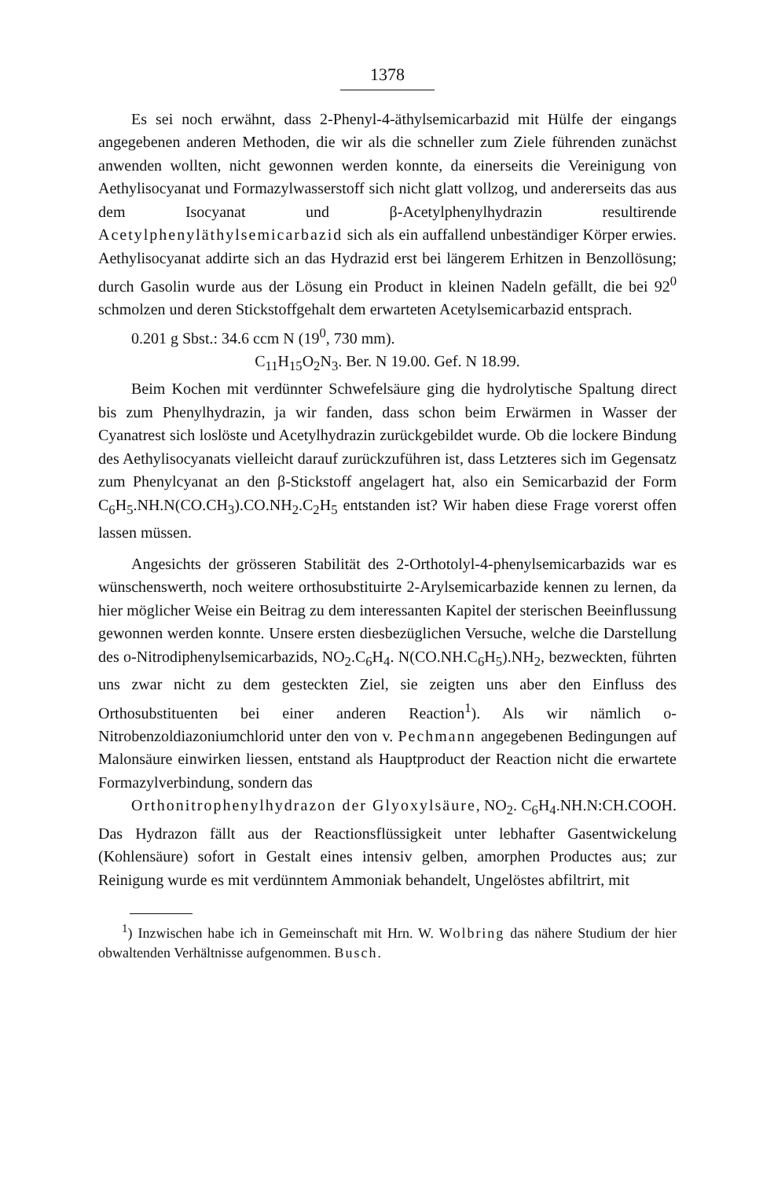1378
Es sei noch erwähnt, dass 2-Phenyl-4-äthylsemicarbazid mit Hülfe der eingangs angegebenen anderen Methoden, die wir als die schneller zum Ziele führenden zunächst anwenden wollten, nicht gewonnen werden konnte, da einerseits die Vereinigung von Aethylisocyanat und Formazylwasserstoff sich nicht glatt vollzog, und andererseits das aus dem Isocyanat und β-Acetylphenylhydrazin resultirende Acetylphenyläthylsemicarbazid sich als ein auffallend unbeständiger Körper erwies. Aethylisocyanat addirte sich an das Hydrazid erst bei längerem Erhitzen in Benzollösung; durch Gasolin wurde aus der Lösung ein Product in kleinen Nadeln gefällt, die bei 92<sup>0</sup> schmolzen und deren Stickstoffgehalt dem erwarteten Acetylsemicarbazid entsprach.
0.201 g Sbst.: 34.6 ccm N (19<sup>0</sup>, 730 mm).
C<sub>11</sub>H<sub>15</sub>O<sub>2</sub>N<sub>3</sub>. Ber. N 19.00. Gef. N 18.99.
Beim Kochen mit verdünnter Schwefelsäure ging die hydrolytische Spaltung direct bis zum Phenylhydrazin, ja wir fanden, dass schon beim Erwärmen in Wasser der Cyanatrest sich loslöste und Acetylhydrazin zurückgebildet wurde. Ob die lockere Bindung des Aethylisocyanats vielleicht darauf zurückzuführen ist, dass Letzteres sich im Gegensatz zum Phenylcyanat an den β-Stickstoff angelagert hat, also ein Semicarbazid der Form C<sub>6</sub>H<sub>5</sub>.NH.N(CO.CH<sub>3</sub>).CO.NH<sub>2</sub>.C<sub>2</sub>H<sub>5</sub> entstanden ist? Wir haben diese Frage vorerst offen lassen müssen.
Angesichts der grösseren Stabilität des 2-Orthotolyl-4-phenylsemicarbazids war es wünschenswerth, noch weitere orthosubstituirte 2-Arylsemicarbazide kennen zu lernen, da hier möglicher Weise ein Beitrag zu dem interessanten Kapitel der sterischen Beeinflussung gewonnen werden konnte. Unsere ersten diesbezüglichen Versuche, welche die Darstellung des o-Nitrodiphenylsemicarbazids, NO<sub>2</sub>.C<sub>6</sub>H<sub>4</sub>. N(CO.NH.C<sub>6</sub>H<sub>5</sub>).NH<sub>2</sub>, bezweckten, führten uns zwar nicht zu dem gesteckten Ziel, sie zeigten uns aber den Einfluss des Orthosubstituenten bei einer anderen Reaction<sup>1</sup>). Als wir nämlich o-Nitrobenzoldiazoniumchlorid unter den von v. Pechmann angegebenen Bedingungen auf Malonsäure einwirken liessen, entstand als Hauptproduct der Reaction nicht die erwartete Formazylverbindung, sondern das
Orthonitrophenylhydrazon der Glyoxylsäure, NO<sub>2</sub>. C<sub>6</sub>H<sub>4</sub>.NH.N:CH.COOH. Das Hydrazon fällt aus der Reactionsflüssigkeit unter lebhafter Gasentwickelung (Kohlensäure) sofort in Gestalt eines intensiv gelben, amorphen Productes aus; zur Reinigung wurde es mit verdünntem Ammoniak behandelt, Ungelöstes abfiltrirt, mit
<sup>1</sup>) Inzwischen habe ich in Gemeinschaft mit Hrn. W. Wolbring das nähere Studium der hier obwaltenden Verhältnisse aufgenommen. Busch.